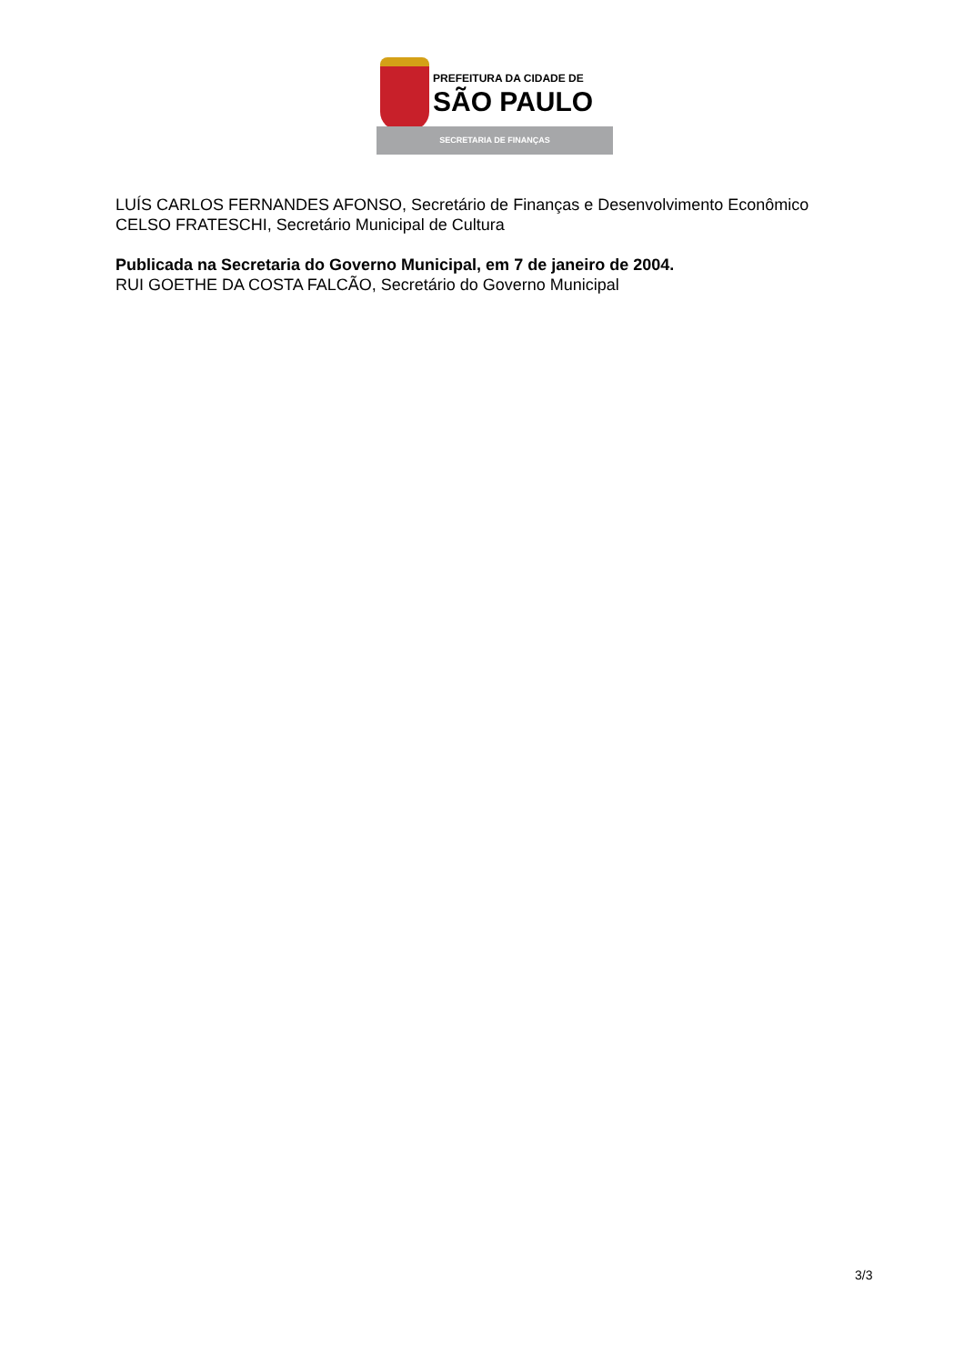PREFEITURA DA CIDADE DE
SÃO PAULO
SECRETARIA DE FINANÇAS
LUÍS CARLOS FERNANDES AFONSO, Secretário de Finanças e Desenvolvimento Econômico
CELSO FRATESCHI, Secretário Municipal de Cultura
Publicada na Secretaria do Governo Municipal, em 7 de janeiro de 2004.
RUI GOETHE DA COSTA FALCÃO, Secretário do Governo Municipal
3/3